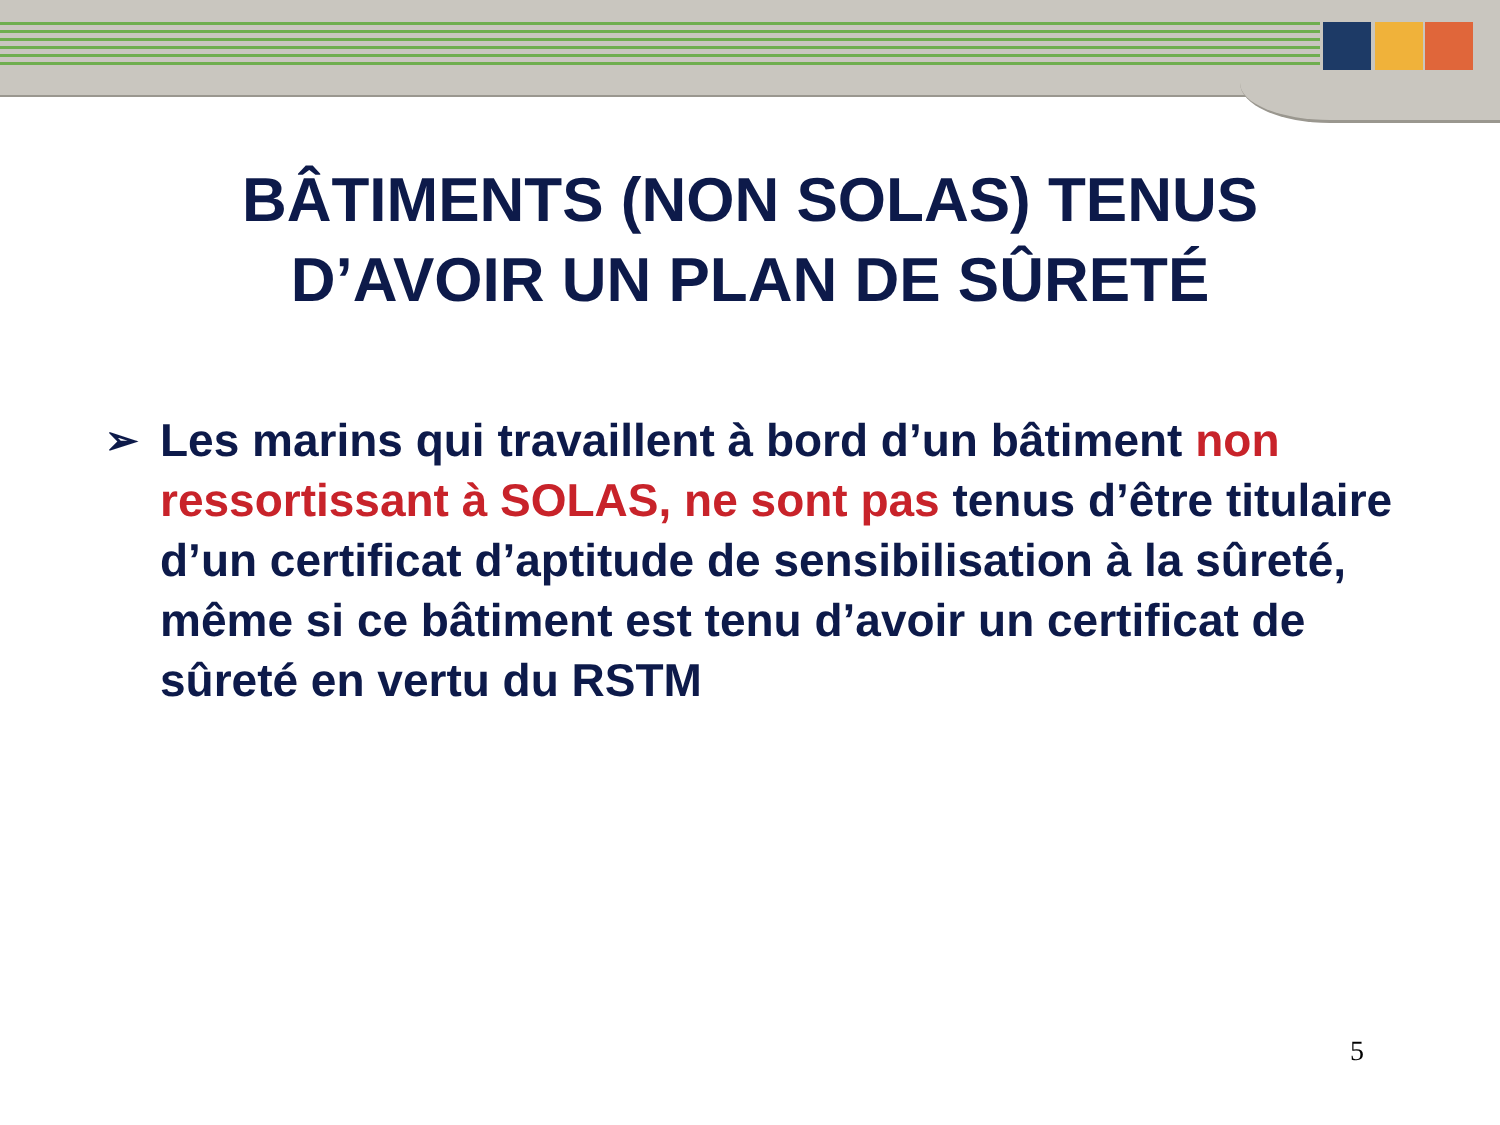BÂTIMENTS (NON SOLAS) TENUS
D’AVOIR UN PLAN DE SÛRETÉ
➢
Les marins qui travaillent à bord d’un bâtiment non ressortissant à SOLAS, ne sont pas tenus d’être titulaire d’un certificat d’aptitude de sensibilisation à la sûreté, même si ce bâtiment est tenu d’avoir un certificat de sûreté en vertu du RSTM
5